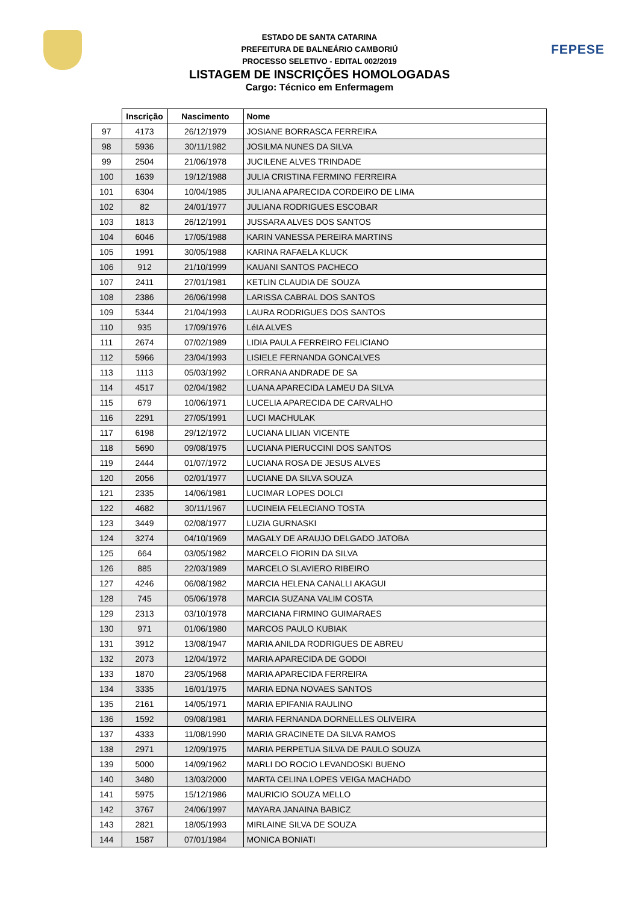FEPESE
ESTADO DE SANTA CATARINA
PREFEITURA DE BALNEÁRIO CAMBORIÚ
PROCESSO SELETIVO - EDITAL 002/2019
LISTAGEM DE INSCRIÇÕES HOMOLOGADAS
Cargo: Técnico em Enfermagem
| | Inscrição | Nascimento | Nome |
| --- | --- | --- | --- |
| 97 | 4173 | 26/12/1979 | JOSIANE BORRASCA FERREIRA |
| 98 | 5936 | 30/11/1982 | JOSILMA NUNES DA SILVA |
| 99 | 2504 | 21/06/1978 | JUCILENE ALVES TRINDADE |
| 100 | 1639 | 19/12/1988 | JULIA CRISTINA FERMINO FERREIRA |
| 101 | 6304 | 10/04/1985 | JULIANA APARECIDA CORDEIRO DE LIMA |
| 102 | 82 | 24/01/1977 | JULIANA RODRIGUES ESCOBAR |
| 103 | 1813 | 26/12/1991 | JUSSARA ALVES DOS SANTOS |
| 104 | 6046 | 17/05/1988 | KARIN VANESSA PEREIRA MARTINS |
| 105 | 1991 | 30/05/1988 | KARINA RAFAELA KLUCK |
| 106 | 912 | 21/10/1999 | KAUANI SANTOS PACHECO |
| 107 | 2411 | 27/01/1981 | KETLIN CLAUDIA DE SOUZA |
| 108 | 2386 | 26/06/1998 | LARISSA CABRAL DOS SANTOS |
| 109 | 5344 | 21/04/1993 | LAURA RODRIGUES DOS SANTOS |
| 110 | 935 | 17/09/1976 | LéIA ALVES |
| 111 | 2674 | 07/02/1989 | LIDIA PAULA FERREIRO FELICIANO |
| 112 | 5966 | 23/04/1993 | LISIELE FERNANDA GONCALVES |
| 113 | 1113 | 05/03/1992 | LORRANA ANDRADE DE SA |
| 114 | 4517 | 02/04/1982 | LUANA APARECIDA LAMEU DA SILVA |
| 115 | 679 | 10/06/1971 | LUCELIA APARECIDA DE CARVALHO |
| 116 | 2291 | 27/05/1991 | LUCI MACHULAK |
| 117 | 6198 | 29/12/1972 | LUCIANA LILIAN VICENTE |
| 118 | 5690 | 09/08/1975 | LUCIANA PIERUCCINI DOS SANTOS |
| 119 | 2444 | 01/07/1972 | LUCIANA ROSA DE JESUS ALVES |
| 120 | 2056 | 02/01/1977 | LUCIANE DA SILVA SOUZA |
| 121 | 2335 | 14/06/1981 | LUCIMAR LOPES DOLCI |
| 122 | 4682 | 30/11/1967 | LUCINEIA FELECIANO TOSTA |
| 123 | 3449 | 02/08/1977 | LUZIA GURNASKI |
| 124 | 3274 | 04/10/1969 | MAGALY DE ARAUJO DELGADO JATOBA |
| 125 | 664 | 03/05/1982 | MARCELO FIORIN DA SILVA |
| 126 | 885 | 22/03/1989 | MARCELO SLAVIERO RIBEIRO |
| 127 | 4246 | 06/08/1982 | MARCIA HELENA CANALLI AKAGUI |
| 128 | 745 | 05/06/1978 | MARCIA SUZANA VALIM COSTA |
| 129 | 2313 | 03/10/1978 | MARCIANA FIRMINO GUIMARAES |
| 130 | 971 | 01/06/1980 | MARCOS PAULO KUBIAK |
| 131 | 3912 | 13/08/1947 | MARIA ANILDA RODRIGUES DE ABREU |
| 132 | 2073 | 12/04/1972 | MARIA APARECIDA DE GODOI |
| 133 | 1870 | 23/05/1968 | MARIA APARECIDA FERREIRA |
| 134 | 3335 | 16/01/1975 | MARIA EDNA NOVAES SANTOS |
| 135 | 2161 | 14/05/1971 | MARIA EPIFANIA RAULINO |
| 136 | 1592 | 09/08/1981 | MARIA FERNANDA DORNELLES OLIVEIRA |
| 137 | 4333 | 11/08/1990 | MARIA GRACINETE DA SILVA RAMOS |
| 138 | 2971 | 12/09/1975 | MARIA PERPETUA SILVA DE PAULO SOUZA |
| 139 | 5000 | 14/09/1962 | MARLI DO ROCIO LEVANDOSKI BUENO |
| 140 | 3480 | 13/03/2000 | MARTA CELINA LOPES VEIGA MACHADO |
| 141 | 5975 | 15/12/1986 | MAURICIO SOUZA MELLO |
| 142 | 3767 | 24/06/1997 | MAYARA JANAINA BABICZ |
| 143 | 2821 | 18/05/1993 | MIRLAINE SILVA DE SOUZA |
| 144 | 1587 | 07/01/1984 | MONICA BONIATI |